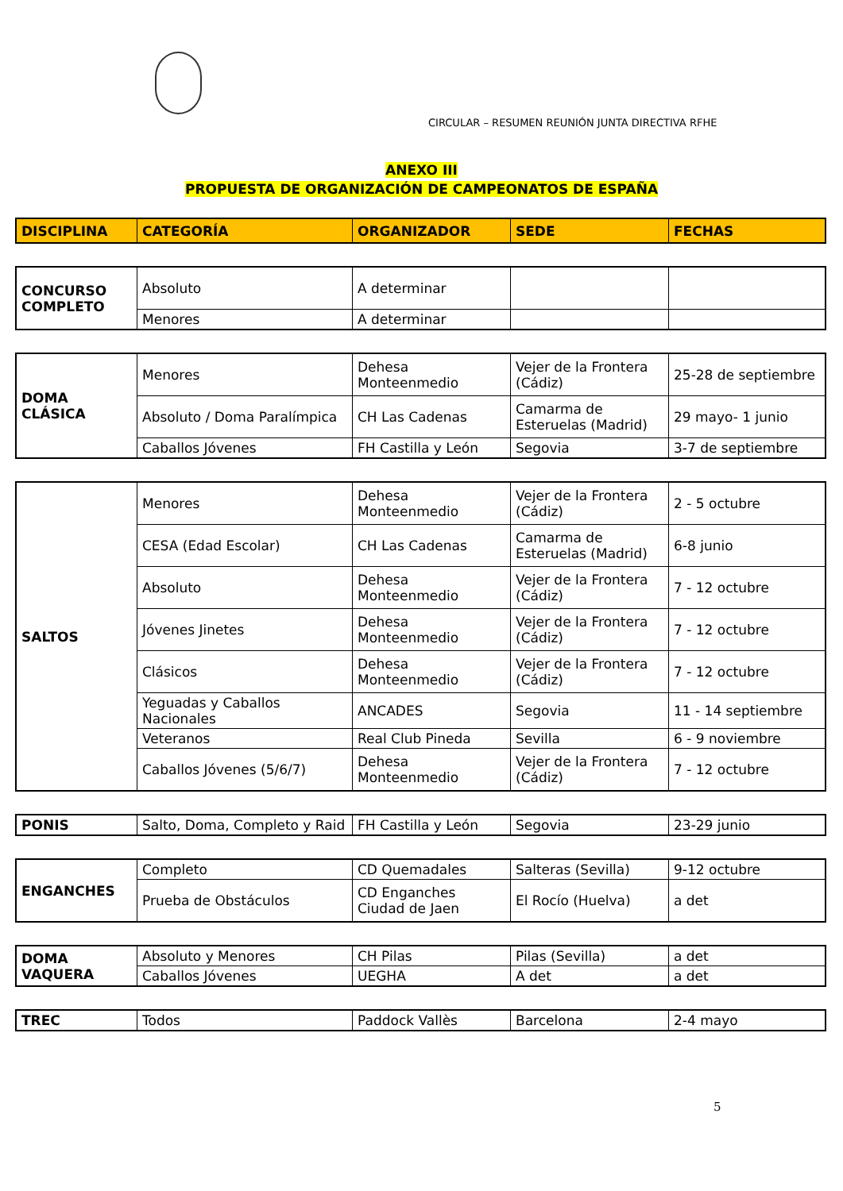CIRCULAR – RESUMEN REUNIÓN JUNTA DIRECTIVA RFHE
ANEXO III
PROPUESTA DE ORGANIZACIÓN DE CAMPEONATOS DE ESPAÑA
| DISCIPLINA | CATEGORÍA | ORGANIZADOR | SEDE | FECHAS |
| --- | --- | --- | --- | --- |
| CONCURSO COMPLETO | Absoluto | A determinar | | |
| | Menores | A determinar | | |
| DOMA CLÁSICA | Menores | Dehesa Monteenmedio | Vejer de la Frontera (Cádiz) | 25-28 de septiembre |
| | Absoluto / Doma Paralímpica | CH Las Cadenas | Camarma de Esteruelas (Madrid) | 29 mayo- 1 junio |
| | Caballos Jóvenes | FH Castilla y León | Segovia | 3-7 de septiembre |
| SALTOS | Menores | Dehesa Monteenmedio | Vejer de la Frontera (Cádiz) | 2 - 5 octubre |
| | CESA (Edad Escolar) | CH Las Cadenas | Camarma de Esteruelas (Madrid) | 6-8 junio |
| | Absoluto | Dehesa Monteenmedio | Vejer de la Frontera (Cádiz) | 7 - 12 octubre |
| | Jóvenes Jinetes | Dehesa Monteenmedio | Vejer de la Frontera (Cádiz) | 7 - 12 octubre |
| | Clásicos | Dehesa Monteenmedio | Vejer de la Frontera (Cádiz) | 7 - 12 octubre |
| | Yeguadas y Caballos Nacionales | ANCADES | Segovia | 11 - 14 septiembre |
| | Veteranos | Real Club Pineda | Sevilla | 6 - 9 noviembre |
| | Caballos Jóvenes (5/6/7) | Dehesa Monteenmedio | Vejer de la Frontera (Cádiz) | 7 - 12 octubre |
| PONIS | Salto, Doma, Completo y Raid | FH Castilla y León | Segovia | 23-29 junio |
| ENGANCHES | Completo | CD Quemadales | Salteras (Sevilla) | 9-12 octubre |
| | Prueba de Obstáculos | CD Enganches Ciudad de Jaen | El Rocío (Huelva) | a det |
| DOMA VAQUERA | Absoluto y Menores | CH Pilas | Pilas (Sevilla) | a det |
| | Caballos Jóvenes | UEGHA | A det | a det |
| TREC | Todos | Paddock Vallès | Barcelona | 2-4 mayo |
5